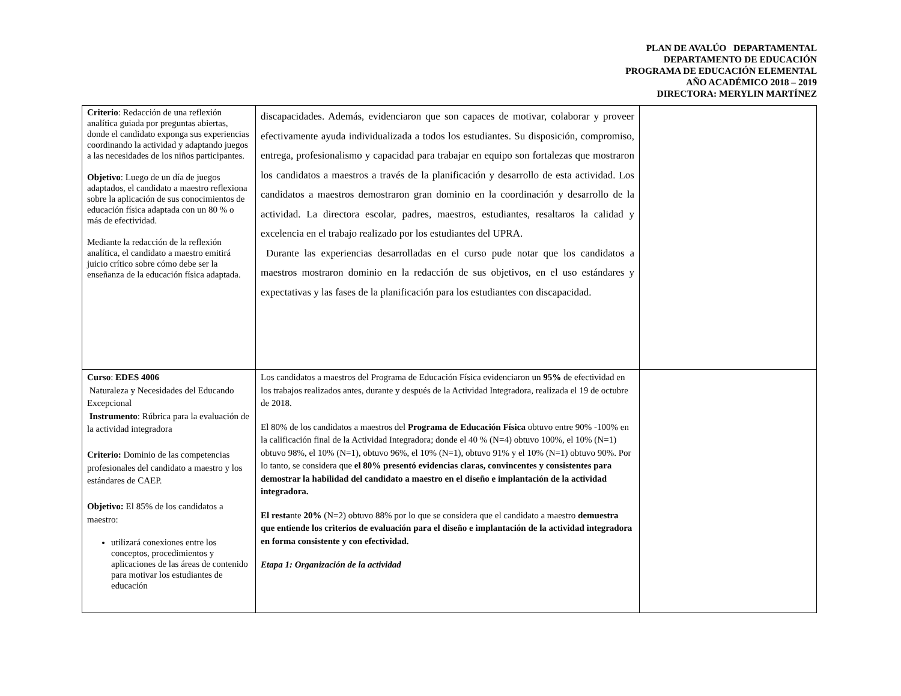PLAN DE AVALÚO DEPARTAMENTAL
DEPARTAMENTO DE EDUCACIÓN
PROGRAMA DE EDUCACIÓN ELEMENTAL
AÑO ACADÉMICO 2018 – 2019
DIRECTORA: MERYLIN MARTÍNEZ
| Criterio : Redacción de una reflexión analítica guiada por preguntas abiertas, donde el candidato exponga sus experiencias coordinando la actividad y adaptando juegos a las necesidades de los niños participantes. Objetivo : Luego de un día de juegos adaptados, el candidato a maestro reflexiona sobre la aplicación de sus conocimientos de educación física adaptada con un 80 % o más de efectividad. Mediante la redacción de la reflexión analítica, el candidato a maestro emitirá juicio crítico sobre cómo debe ser la enseñanza de la educación física adaptada. | discapacidades. Además, evidenciaron que son capaces de motivar, colaborar y proveer efectivamente ayuda individualizada a todos los estudiantes. Su disposición, compromiso, entrega, profesionalismo y capacidad para trabajar en equipo son fortalezas que mostraron los candidatos a maestros a través de la planificación y desarrollo de esta actividad. Los candidatos a maestros demostraron gran dominio en la coordinación y desarrollo de la actividad. La directora escolar, padres, maestros, estudiantes, resaltaros la calidad y excelencia en el trabajo realizado por los estudiantes del UPRA. Durante las experiencias desarrolladas en el curso pude notar que los candidatos a maestros mostraron dominio en la redacción de sus objetivos, en el uso estándares y expectativas y las fases de la planificación para los estudiantes con discapacidad. | |
| Curso : EDES 4006 Naturaleza y Necesidades del Educando Excepcional Instrumento : Rúbrica para la evaluación de la actividad integradora Criterio: Dominio de las competencias profesionales del candidato a maestro y los estándares de CAEP. Objetivo: El 85% de los candidatos a maestro: utilizará conexiones entre los conceptos, procedimientos y aplicaciones de las áreas de contenido para motivar los estudiantes de educación | Los candidatos a maestros del Programa de Educación Física evidenciaron un 95% de efectividad en los trabajos realizados antes, durante y después de la Actividad Integradora, realizada el 19 de octubre de 2018. El 80% de los candidatos a maestros del Programa de Educación Física obtuvo entre 90% -100% en la calificación final de la Actividad Integradora; donde el 40 % (N=4) obtuvo 100%, el 10% (N=1) obtuvo 98%, el 10% (N=1), obtuvo 96%, el 10% (N=1), obtuvo 91% y el 10% (N=1) obtuvo 90%. Por lo tanto, se considera que el 80% presentó evidencias claras, convincentes y consistentes para demostrar la habilidad del candidato a maestro en el diseño e implantación de la actividad integradora. El resta nte 20% (N=2) obtuvo 88% por lo que se considera que el candidato a maestro demuestra que entiende los criterios de evaluación para el diseño e implantación de la actividad integradora en forma consistente y con efectividad. Etapa 1: Organización de la actividad | |